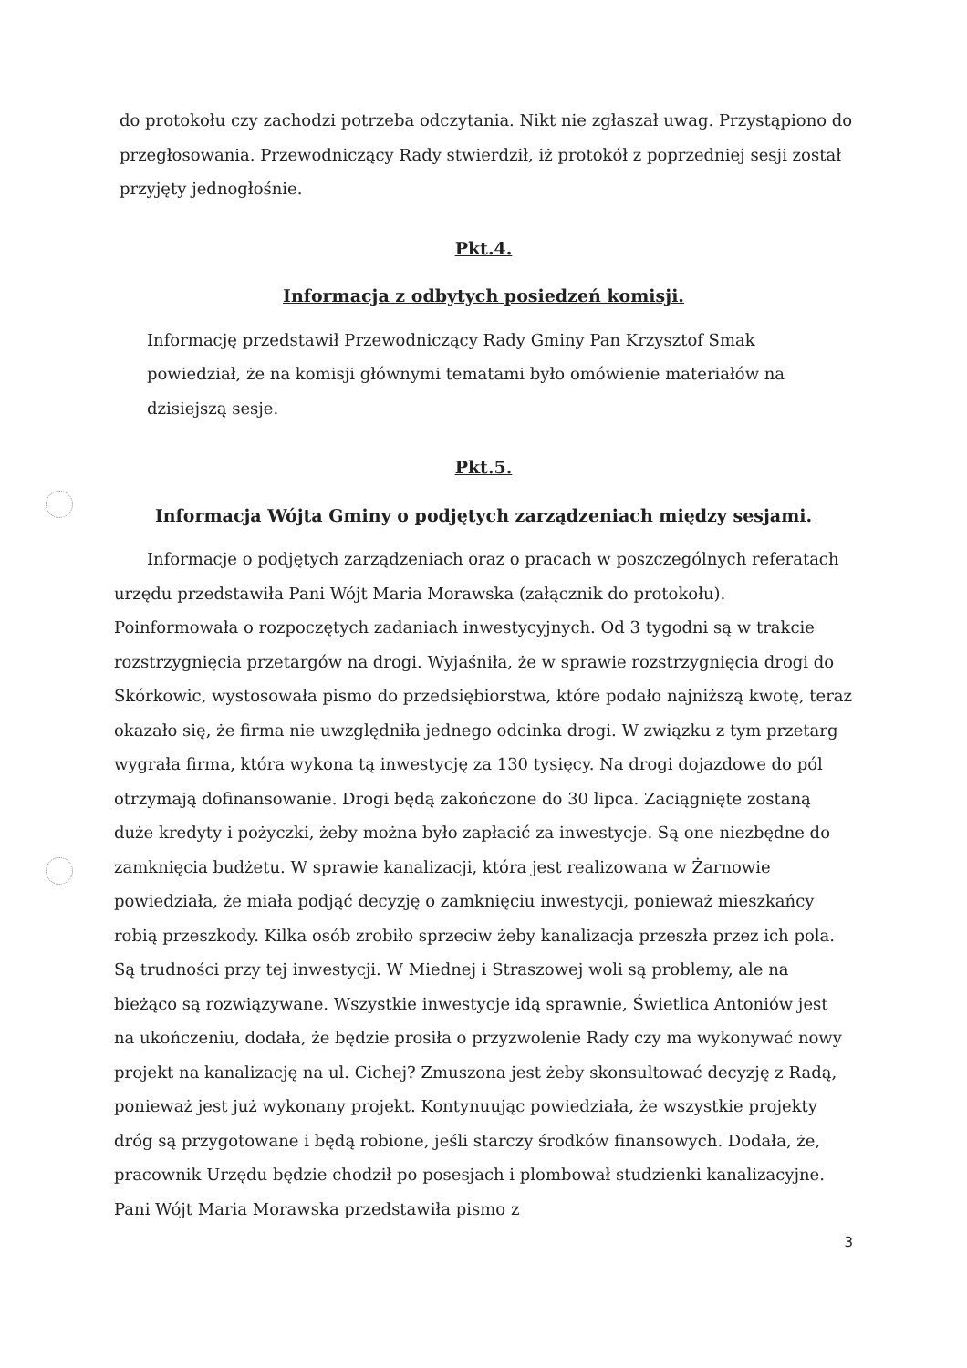do protokołu czy zachodzi potrzeba odczytania. Nikt nie zgłaszał uwag. Przystąpiono do przegłosowania. Przewodniczący Rady stwierdził, iż protokół z poprzedniej sesji został przyjęty jednogłośnie.
Pkt.4.
Informacja z odbytych posiedzeń komisji.
Informację przedstawił Przewodniczący Rady Gminy Pan Krzysztof Smak powiedział, że na komisji głównymi tematami było omówienie materiałów na dzisiejszą sesje.
Pkt.5.
Informacja Wójta Gminy o podjętych zarządzeniach między sesjami.
Informacje o podjętych zarządzeniach oraz o pracach w poszczególnych referatach urzędu przedstawiła Pani Wójt Maria Morawska (załącznik do protokołu). Poinformowała o rozpoczętych zadaniach inwestycyjnych. Od 3 tygodni są w trakcie rozstrzygnięcia przetargów na drogi. Wyjaśniła, że w sprawie rozstrzygnięcia drogi do Skórkowic, wystosowała pismo do przedsiębiorstwa, które podało najniższą kwotę, teraz okazało się, że firma nie uwzględniła jednego odcinka drogi. W związku z tym przetarg wygrała firma, która wykona tą inwestycję za 130 tysięcy. Na drogi dojazdowe do pól otrzymają dofinansowanie. Drogi będą zakończone do 30 lipca. Zaciągnięte zostaną duże kredyty i pożyczki, żeby można było zapłacić za inwestycje. Są one niezbędne do zamknięcia budżetu. W sprawie kanalizacji, która jest realizowana w Żarnowie powiedziała, że miała podjąć decyzję o zamknięciu inwestycji, ponieważ mieszkańcy robią przeszkody. Kilka osób zrobiło sprzeciw żeby kanalizacja przeszła przez ich pola. Są trudności przy tej inwestycji. W Miednej i Straszowej woli są problemy, ale na bieżąco są rozwiązywane. Wszystkie inwestycje idą sprawnie, Świetlica Antoniów jest na ukończeniu, dodała, że będzie prosiła o przyzwolenie Rady czy ma wykonywać nowy projekt na kanalizację na ul. Cichej? Zmuszona jest żeby skonsultować decyzję z Radą, ponieważ jest już wykonany projekt. Kontynuując powiedziała, że wszystkie projekty dróg są przygotowane i będą robione, jeśli starczy środków finansowych. Dodała, że, pracownik Urzędu będzie chodził po posesjach i plombował studzienki kanalizacyjne. Pani Wójt Maria Morawska przedstawiła pismo z
3